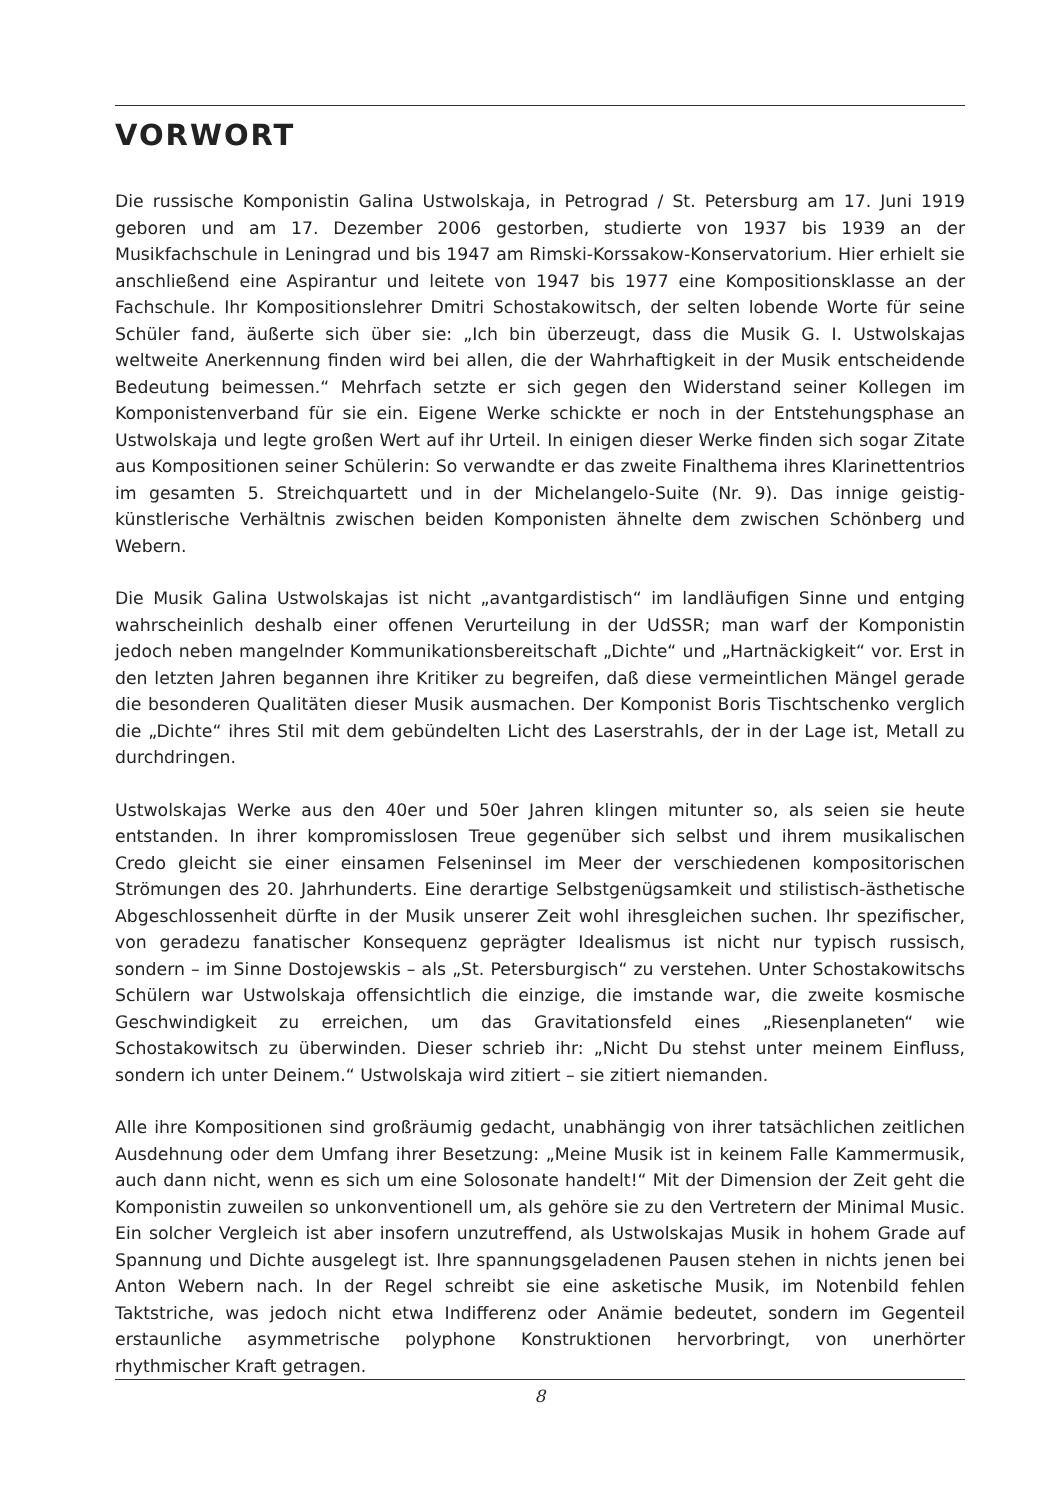VORWORT
Die russische Komponistin Galina Ustwolskaja, in Petrograd / St. Petersburg am 17. Juni 1919 geboren und am 17. Dezember 2006 gestorben, studierte von 1937 bis 1939 an der Musikfachschule in Leningrad und bis 1947 am Rimski-Korssakow-Konservatorium. Hier erhielt sie anschließend eine Aspirantur und leitete von 1947 bis 1977 eine Kompositionsklasse an der Fachschule. Ihr Kompositionslehrer Dmitri Schostakowitsch, der selten lobende Worte für seine Schüler fand, äußerte sich über sie: „Ich bin überzeugt, dass die Musik G. I. Ustwolskajas weltweite Anerkennung finden wird bei allen, die der Wahrhaftigkeit in der Musik entscheidende Bedeutung beimessen.“ Mehrfach setzte er sich gegen den Widerstand seiner Kollegen im Komponistenverband für sie ein. Eigene Werke schickte er noch in der Entstehungsphase an Ustwolskaja und legte großen Wert auf ihr Urteil. In einigen dieser Werke finden sich sogar Zitate aus Kompositionen seiner Schülerin: So verwandte er das zweite Finalthema ihres Klarinettentrios im gesamten 5. Streichquartett und in der Michelangelo-Suite (Nr. 9). Das innige geistig-künstlerische Verhältnis zwischen beiden Komponisten ähnelte dem zwischen Schönberg und Webern.
Die Musik Galina Ustwolskajas ist nicht „avantgardistisch“ im landläufigen Sinne und entging wahrscheinlich deshalb einer offenen Verurteilung in der UdSSR; man warf der Komponistin jedoch neben mangelnder Kommunikationsbereitschaft „Dichte“ und „Hartnäckigkeit“ vor. Erst in den letzten Jahren begannen ihre Kritiker zu begreifen, daß diese vermeintlichen Mängel gerade die besonderen Qualitäten dieser Musik ausmachen. Der Komponist Boris Tischtschenko verglich die „Dichte“ ihres Stil mit dem gebündelten Licht des Laserstrahls, der in der Lage ist, Metall zu durchdringen.
Ustwolskajas Werke aus den 40er und 50er Jahren klingen mitunter so, als seien sie heute entstanden. In ihrer kompromisslosen Treue gegenüber sich selbst und ihrem musikalischen Credo gleicht sie einer einsamen Felseninsel im Meer der verschiedenen kompositorischen Strömungen des 20. Jahrhunderts. Eine derartige Selbstgenügsamkeit und stilistisch-ästhetische Abgeschlossenheit dürfte in der Musik unserer Zeit wohl ihresgleichen suchen. Ihr spezifischer, von geradezu fanatischer Konsequenz geprägter Idealismus ist nicht nur typisch russisch, sondern – im Sinne Dostojewskis – als „St. Petersburgisch“ zu verstehen. Unter Schostakowitschs Schülern war Ustwolskaja offensichtlich die einzige, die imstande war, die zweite kosmische Geschwindigkeit zu erreichen, um das Gravitationsfeld eines „Riesenplaneten“ wie Schostakowitsch zu überwinden. Dieser schrieb ihr: „Nicht Du stehst unter meinem Einfluss, sondern ich unter Deinem.“ Ustwolskaja wird zitiert – sie zitiert niemanden.
Alle ihre Kompositionen sind großräumig gedacht, unabhängig von ihrer tatsächlichen zeitlichen Ausdehnung oder dem Umfang ihrer Besetzung: „Meine Musik ist in keinem Falle Kammermusik, auch dann nicht, wenn es sich um eine Solosonate handelt!“ Mit der Dimension der Zeit geht die Komponistin zuweilen so unkonventionell um, als gehöre sie zu den Vertretern der Minimal Music. Ein solcher Vergleich ist aber insofern unzutreffend, als Ustwolskajas Musik in hohem Grade auf Spannung und Dichte ausgelegt ist. Ihre spannungsgeladenen Pausen stehen in nichts jenen bei Anton Webern nach. In der Regel schreibt sie eine asketische Musik, im Notenbild fehlen Taktstriche, was jedoch nicht etwa Indifferenz oder Anämie bedeutet, sondern im Gegenteil erstaunliche asymmetrische polyphone Konstruktionen hervorbringt, von unerhörter rhythmischer Kraft getragen.
8